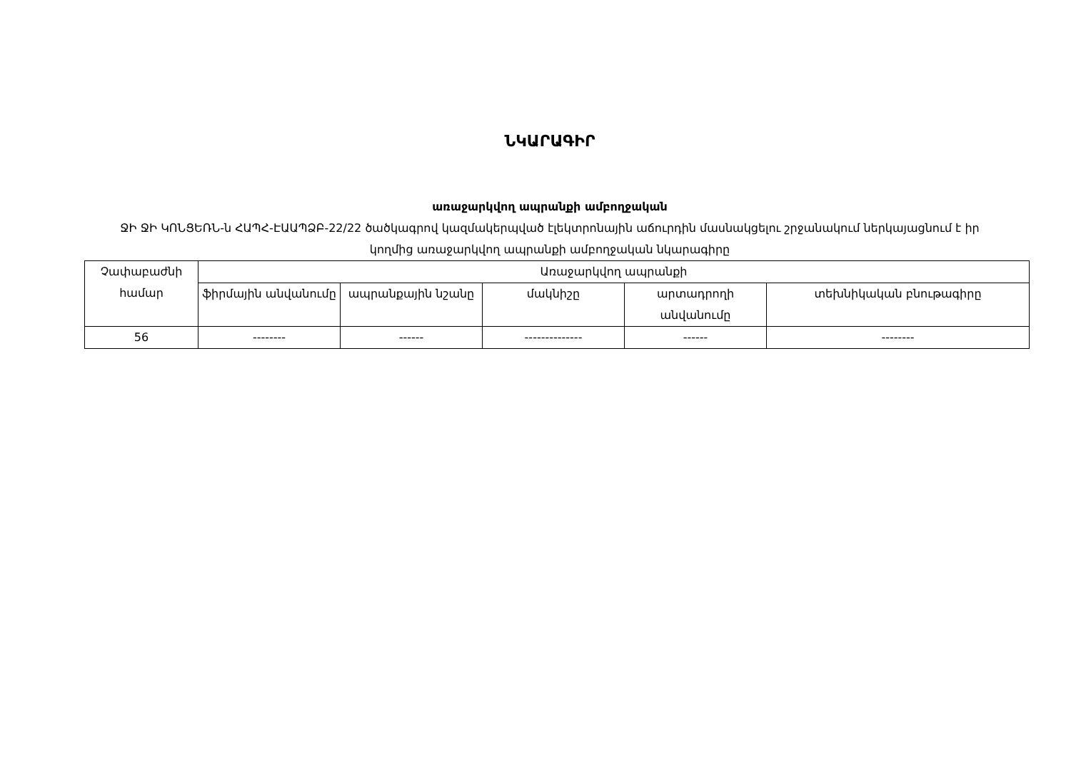ՆԿԱՐԱԳԻՐ
առաջարկվող ապրանքի ամբողջական
ՋԻ ՋԻ ԿՈՆՑԵՌՆ-ն ՀԱՊՀ-ԷԱԱՊՁԲ-22/22 ծածկագրով կազմակերպված էլեկտրոնային աճուրդին մասնակցելու շրջանակում ներկայացնում է իր կողմից առաջարկվող ապրանքի ամբողջական նկարագիրը
| Չափաբաժնի համար | Առաջարկվող ապրանքի | | | | |
| --- | --- | --- | --- | --- | --- |
| | ֆիրմային անվանումը | ապրանքային նշանը | մակնիշը | արտադրողի անվանումը | տեխնիկական բնութագիրը |
| 56 | -------- | ------ | -------------- | ------ | -------- |